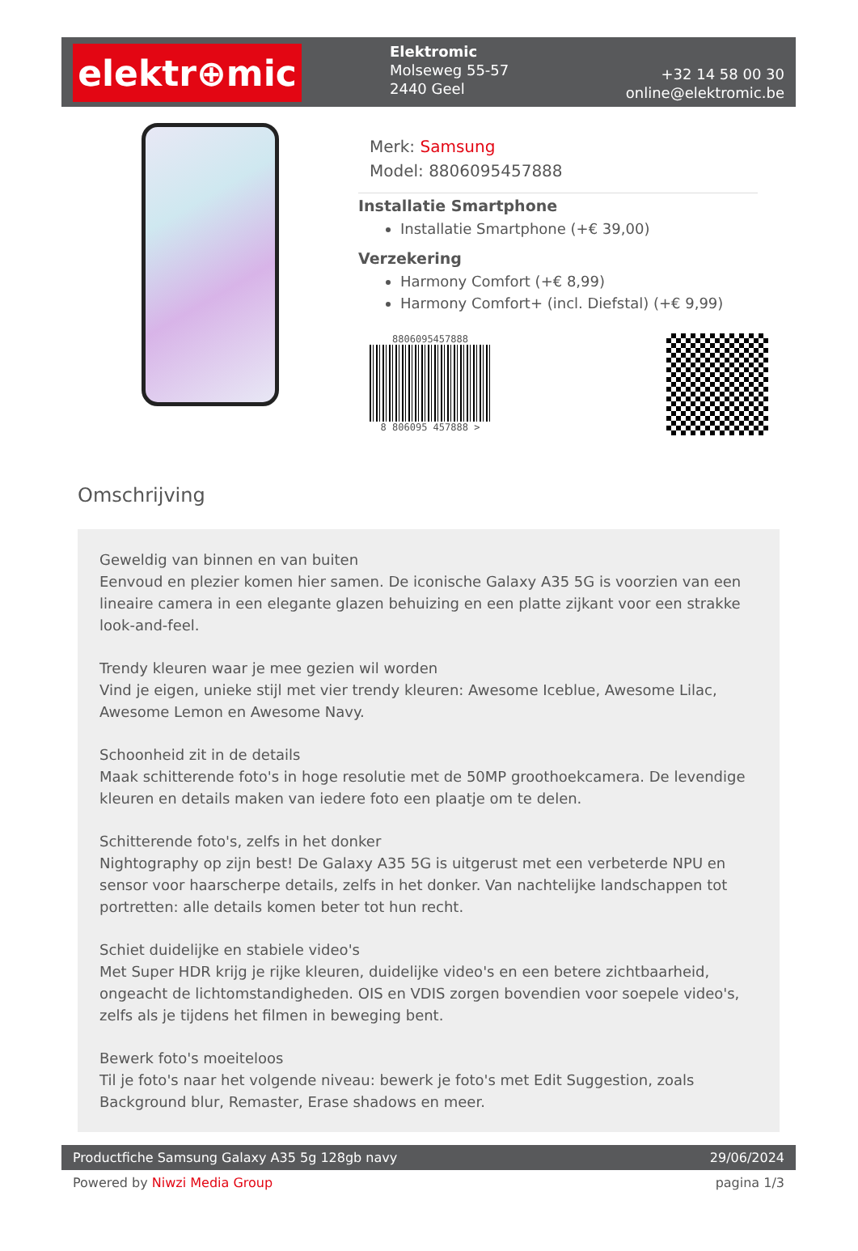elektr⊕mic
Elektromic
Molseweg 55-57
2440 Geel
+32 14 58 00 30
online@elektromic.be
Merk: Samsung
Model: 8806095457888
Installatie Smartphone
Installatie Smartphone (+€ 39,00)
Verzekering
Harmony Comfort (+€ 8,99)
Harmony Comfort+ (incl. Diefstal) (+€ 9,99)
8806095457888
8 806095 457888 >
Omschrijving
Geweldig van binnen en van buiten
Eenvoud en plezier komen hier samen. De iconische Galaxy A35 5G is voorzien van een lineaire camera in een elegante glazen behuizing en een platte zijkant voor een strakke look-and-feel.
Trendy kleuren waar je mee gezien wil worden
Vind je eigen, unieke stijl met vier trendy kleuren: Awesome Iceblue, Awesome Lilac, Awesome Lemon en Awesome Navy.
Schoonheid zit in de details
Maak schitterende foto's in hoge resolutie met de 50MP groothoekcamera. De levendige kleuren en details maken van iedere foto een plaatje om te delen.
Schitterende foto's, zelfs in het donker
Nightography op zijn best! De Galaxy A35 5G is uitgerust met een verbeterde NPU en sensor voor haarscherpe details, zelfs in het donker. Van nachtelijke landschappen tot portretten: alle details komen beter tot hun recht.
Schiet duidelijke en stabiele video's
Met Super HDR krijg je rijke kleuren, duidelijke video's en een betere zichtbaarheid, ongeacht de lichtomstandigheden. OIS en VDIS zorgen bovendien voor soepele video's, zelfs als je tijdens het filmen in beweging bent.
Bewerk foto's moeiteloos
Til je foto's naar het volgende niveau: bewerk je foto's met Edit Suggestion, zoals Background blur, Remaster, Erase shadows en meer.
Productfiche Samsung Galaxy A35 5g 128gb navy 29/06/2024
Powered by Niwzi Media Group pagina 1/3